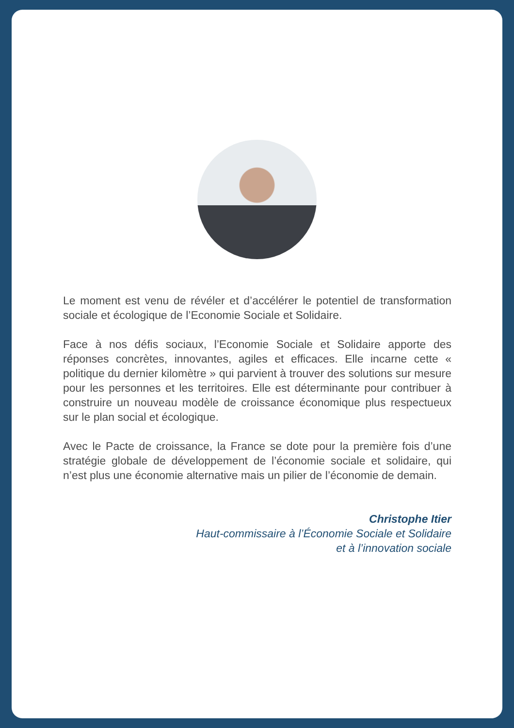Le moment est venu de révéler et d’accélérer le potentiel de transformation sociale et écologique de l’Economie Sociale et Solidaire.
Face à nos défis sociaux, l’Economie Sociale et Solidaire apporte des réponses concrètes, innovantes, agiles et efficaces. Elle incarne cette « politique du dernier kilomètre » qui parvient à trouver des solutions sur mesure pour les personnes et les territoires. Elle est déterminante pour contribuer à construire un nouveau modèle de croissance économique plus respectueux sur le plan social et écologique.
Avec le Pacte de croissance, la France se dote pour la première fois d’une stratégie globale de développement de l’économie sociale et solidaire, qui n’est plus une économie alternative mais un pilier de l’économie de demain.
Christophe Itier
Haut-commissaire à l’Économie Sociale et Solidaire
et à l’innovation sociale